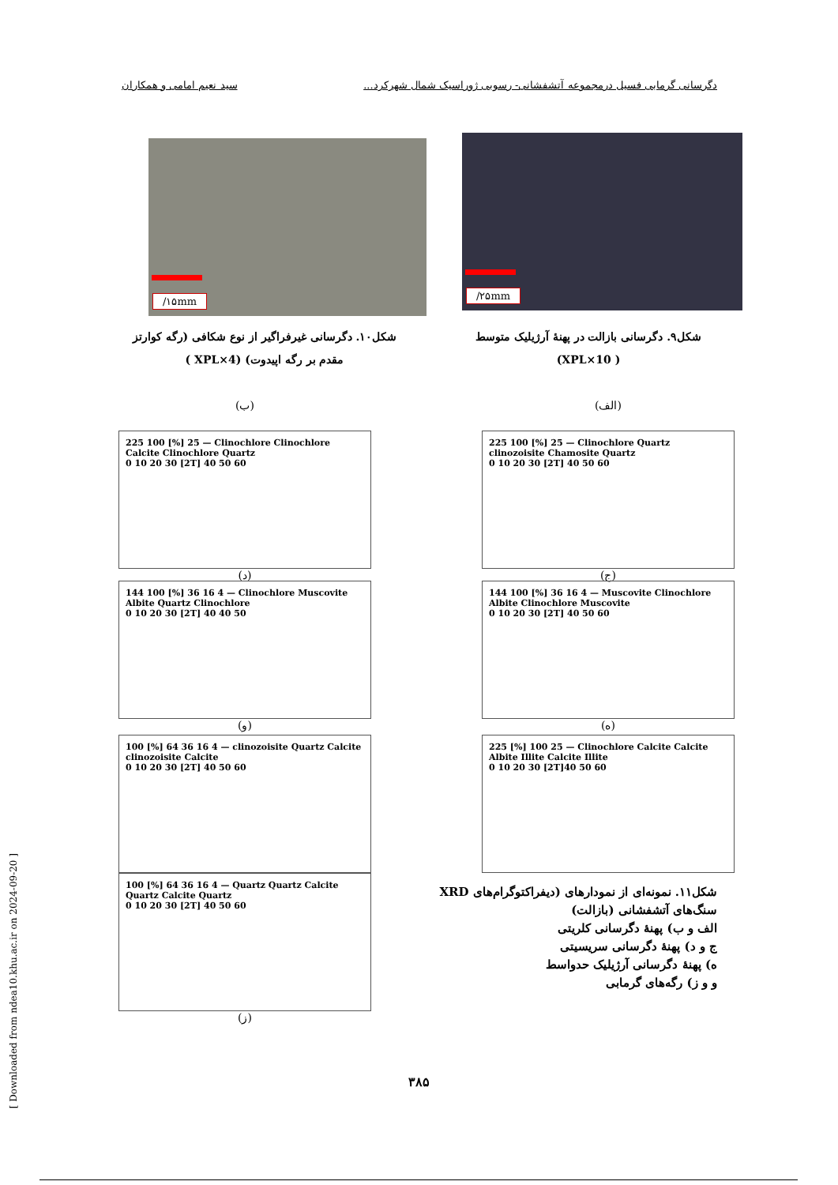دگرسانی گرمابی فسیل درمجموعه آتشفشانی- رسوبی ژوراسیک شمال شهرکرد... سید نعیم امامی و همکاران
/۲۵mm
/۱۵mm
شکل۹. دگرسانی بازالت در پهنهٔ آرژیلیک متوسط
( XPL×10)
شکل۱۰. دگرسانی غیرفراگیر از نوع شکافی (رگه کوارتز مقدم بر رگه اپیدوت) (XPL×4 )
(الف) (ب)
225 100 [%] 25 — Clinochlore Quartz clinozoisite Chamosite Quartz
0 10 20 30 [2T] 40 50 60
(ج)
225 100 [%] 25 — Clinochlore Clinochlore Calcite Clinochlore Quartz
0 10 20 30 [2T] 40 50 60
(د)
144 100 [%] 36 16 4 — Muscovite Clinochlore Albite Clinochlore Muscovite
0 10 20 30 [2T] 40 50 60
(ه)
144 100 [%] 36 16 4 — Clinochlore Muscovite Albite Quartz Clinochlore
0 10 20 30 [2T] 40 40 50
(و)
225 [%] 100 25 — Clinochlore Calcite Calcite Albite Illite Calcite Illite
0 10 20 30 [2T]40 50 60
100 [%] 64 36 16 4 — clinozoisite Quartz Calcite clinozoisite Calcite
0 10 20 30 [2T] 40 50 60
100 [%] 64 36 16 4 — Quartz Quartz Calcite Quartz Calcite Quartz
0 10 20 30 [2T] 40 50 60
(ز)
شکل۱۱. نمونه‌ای از نمودارهای (دیفراکتوگرام‌های XRD سنگ‌های آتشفشانی (بازالت)
الف و ب) پهنهٔ دگرسانی کلریتی
ج و د) پهنهٔ دگرسانی سریسیتی
ه) پهنهٔ دگرسانی آرژیلیک حدواسط
و و ز) رگه‌های گرمابی
۳۸۵
[ Downloaded from ndea10.khu.ac.ir on 2024-09-20 ]